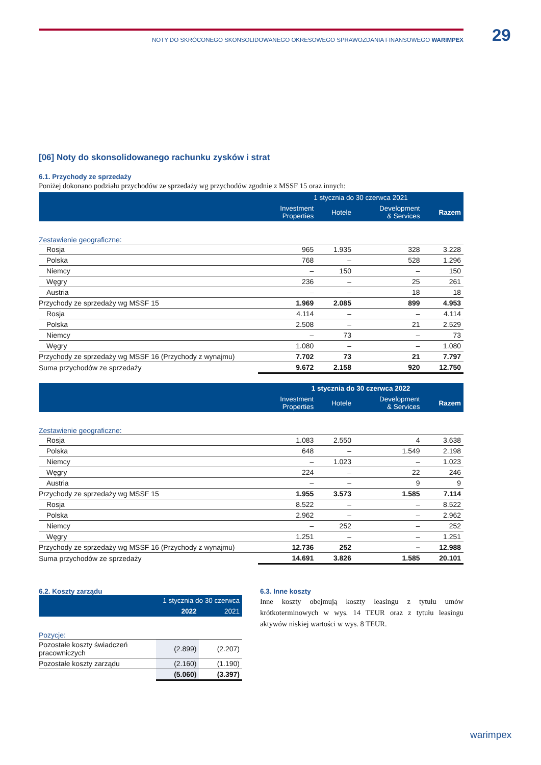29
NOTY DO SKRÓCONEGO SKONSOLIDOWANEGO OKRESOWEGO SPRAWOZDANIA FINANSOWEGO WARIMPEX
[06] Noty do skonsolidowanego rachunku zysków i strat
6.1. Przychody ze sprzedaży
Poniżej dokonano podziału przychodów ze sprzedaży wg przychodów zgodnie z MSSF 15 oraz innych:
| | 1 stycznia do 30 czerwca 2021 | | | |
| --- | --- | --- | --- | --- |
| | Investment Properties | Hotele | Development & Services | Razem |
| Zestawienie geograficzne: | | | | |
| Rosja | 965 | 1.935 | 328 | 3.228 |
| Polska | 768 | – | 528 | 1.296 |
| Niemcy | – | 150 | – | 150 |
| Węgry | 236 | – | 25 | 261 |
| Austria | – | – | 18 | 18 |
| Przychody ze sprzedaży wg MSSF 15 | 1.969 | 2.085 | 899 | 4.953 |
| Rosja | 4.114 | – | – | 4.114 |
| Polska | 2.508 | – | 21 | 2.529 |
| Niemcy | – | 73 | – | 73 |
| Węgry | 1.080 | – | – | 1.080 |
| Przychody ze sprzedaży wg MSSF 16 (Przychody z wynajmu) | 7.702 | 73 | 21 | 7.797 |
| Suma przychodów ze sprzedaży | 9.672 | 2.158 | 920 | 12.750 |
| | 1 stycznia do 30 czerwca 2022 | | | |
| --- | --- | --- | --- | --- |
| | Investment Properties | Hotele | Development & Services | Razem |
| Zestawienie geograficzne: | | | | |
| Rosja | 1.083 | 2.550 | 4 | 3.638 |
| Polska | 648 | – | 1.549 | 2.198 |
| Niemcy | – | 1.023 | – | 1.023 |
| Węgry | 224 | – | 22 | 246 |
| Austria | – | – | 9 | 9 |
| Przychody ze sprzedaży wg MSSF 15 | 1.955 | 3.573 | 1.585 | 7.114 |
| Rosja | 8.522 | – | – | 8.522 |
| Polska | 2.962 | – | – | 2.962 |
| Niemcy | – | 252 | – | 252 |
| Węgry | 1.251 | – | – | 1.251 |
| Przychody ze sprzedaży wg MSSF 16 (Przychody z wynajmu) | 12.736 | 252 | – | 12.988 |
| Suma przychodów ze sprzedaży | 14.691 | 3.826 | 1.585 | 20.101 |
6.2. Koszty zarządu
| | 1 stycznia do 30 czerwca | |
| --- | --- | --- |
| | 2022 | 2021 |
| Pozycje: | | |
| Pozostałe koszty świadczeń pracowniczych | (2.899) | (2.207) |
| Pozostałe koszty zarządu | (2.160) | (1.190) |
| | (5.060) | (3.397) |
6.3. Inne koszty
Inne koszty obejmują koszty leasingu z tytułu umów krótkoterminowych w wys. 14 TEUR oraz z tytułu leasingu aktywów niskiej wartości w wys. 8 TEUR.
warimpex